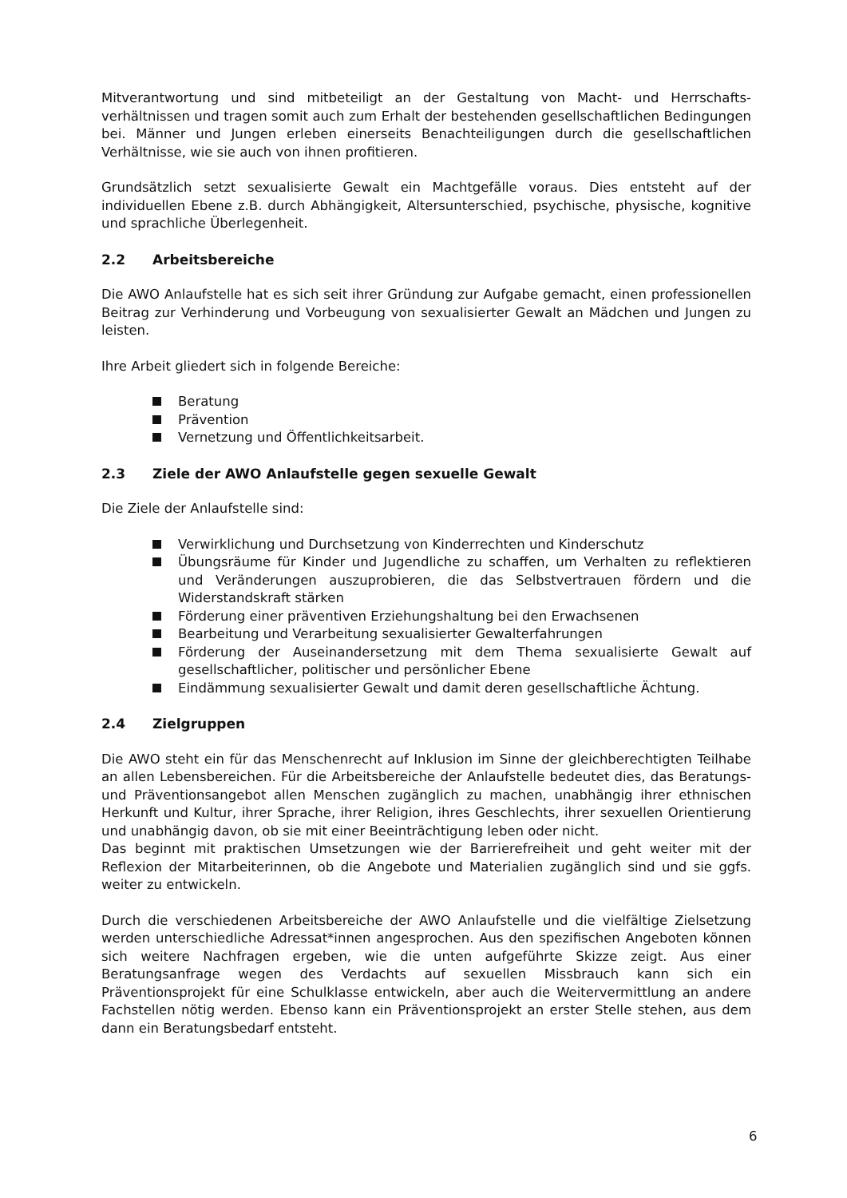Mitverantwortung und sind mitbeteiligt an der Gestaltung von Macht- und Herrschafts­verhältnissen und tragen somit auch zum Erhalt der bestehenden gesellschaftlichen Bedingungen bei. Männer und Jungen erleben einerseits Benachteiligungen durch die gesellschaftlichen Verhältnisse, wie sie auch von ihnen profitieren.
Grundsätzlich setzt sexualisierte Gewalt ein Machtgefälle voraus. Dies entsteht auf der individuellen Ebene z.B. durch Abhängigkeit, Altersunterschied, psychische, physische, kognitive und sprachliche Überlegenheit.
2.2 Arbeitsbereiche
Die AWO Anlaufstelle hat es sich seit ihrer Gründung zur Aufgabe gemacht, einen professionellen Beitrag zur Verhinderung und Vorbeugung von sexualisierter Gewalt an Mädchen und Jungen zu leisten.
Ihre Arbeit gliedert sich in folgende Bereiche:
Beratung
Prävention
Vernetzung und Öffentlichkeitsarbeit.
2.3 Ziele der AWO Anlaufstelle gegen sexuelle Gewalt
Die Ziele der Anlaufstelle sind:
Verwirklichung und Durchsetzung von Kinderrechten und Kinderschutz
Übungsräume für Kinder und Jugendliche zu schaffen, um Verhalten zu reflektieren und Veränderungen auszuprobieren, die das Selbstvertrauen fördern und die Widerstandskraft stärken
Förderung einer präventiven Erziehungshaltung bei den Erwachsenen
Bearbeitung und Verarbeitung sexualisierter Gewalterfahrungen
Förderung der Auseinandersetzung mit dem Thema sexualisierte Gewalt auf gesellschaftlicher, politischer und persönlicher Ebene
Eindämmung sexualisierter Gewalt und damit deren gesellschaftliche Ächtung.
2.4 Zielgruppen
Die AWO steht ein für das Menschenrecht auf Inklusion im Sinne der gleichberechtigten Teilhabe an allen Lebensbereichen. Für die Arbeitsbereiche der Anlaufstelle bedeutet dies, das Beratungs- und Präventionsangebot allen Menschen zugänglich zu machen, unabhängig ihrer ethnischen Herkunft und Kultur, ihrer Sprache, ihrer Religion, ihres Geschlechts, ihrer sexuellen Orientierung und unabhängig davon, ob sie mit einer Beeinträchtigung leben oder nicht.
Das beginnt mit praktischen Umsetzungen wie der Barrierefreiheit und geht weiter mit der Reflexion der Mitarbeiterinnen, ob die Angebote und Materialien zugänglich sind und sie ggfs. weiter zu entwickeln.
Durch die verschiedenen Arbeitsbereiche der AWO Anlaufstelle und die vielfältige Zielsetzung werden unterschiedliche Adressat*innen angesprochen. Aus den spezifischen Angeboten können sich weitere Nachfragen ergeben, wie die unten aufgeführte Skizze zeigt. Aus einer Beratungsanfrage wegen des Verdachts auf sexuellen Missbrauch kann sich ein Präventionsprojekt für eine Schulklasse entwickeln, aber auch die Weitervermittlung an andere Fachstellen nötig werden. Ebenso kann ein Präventionsprojekt an erster Stelle stehen, aus dem dann ein Beratungsbedarf entsteht.
6